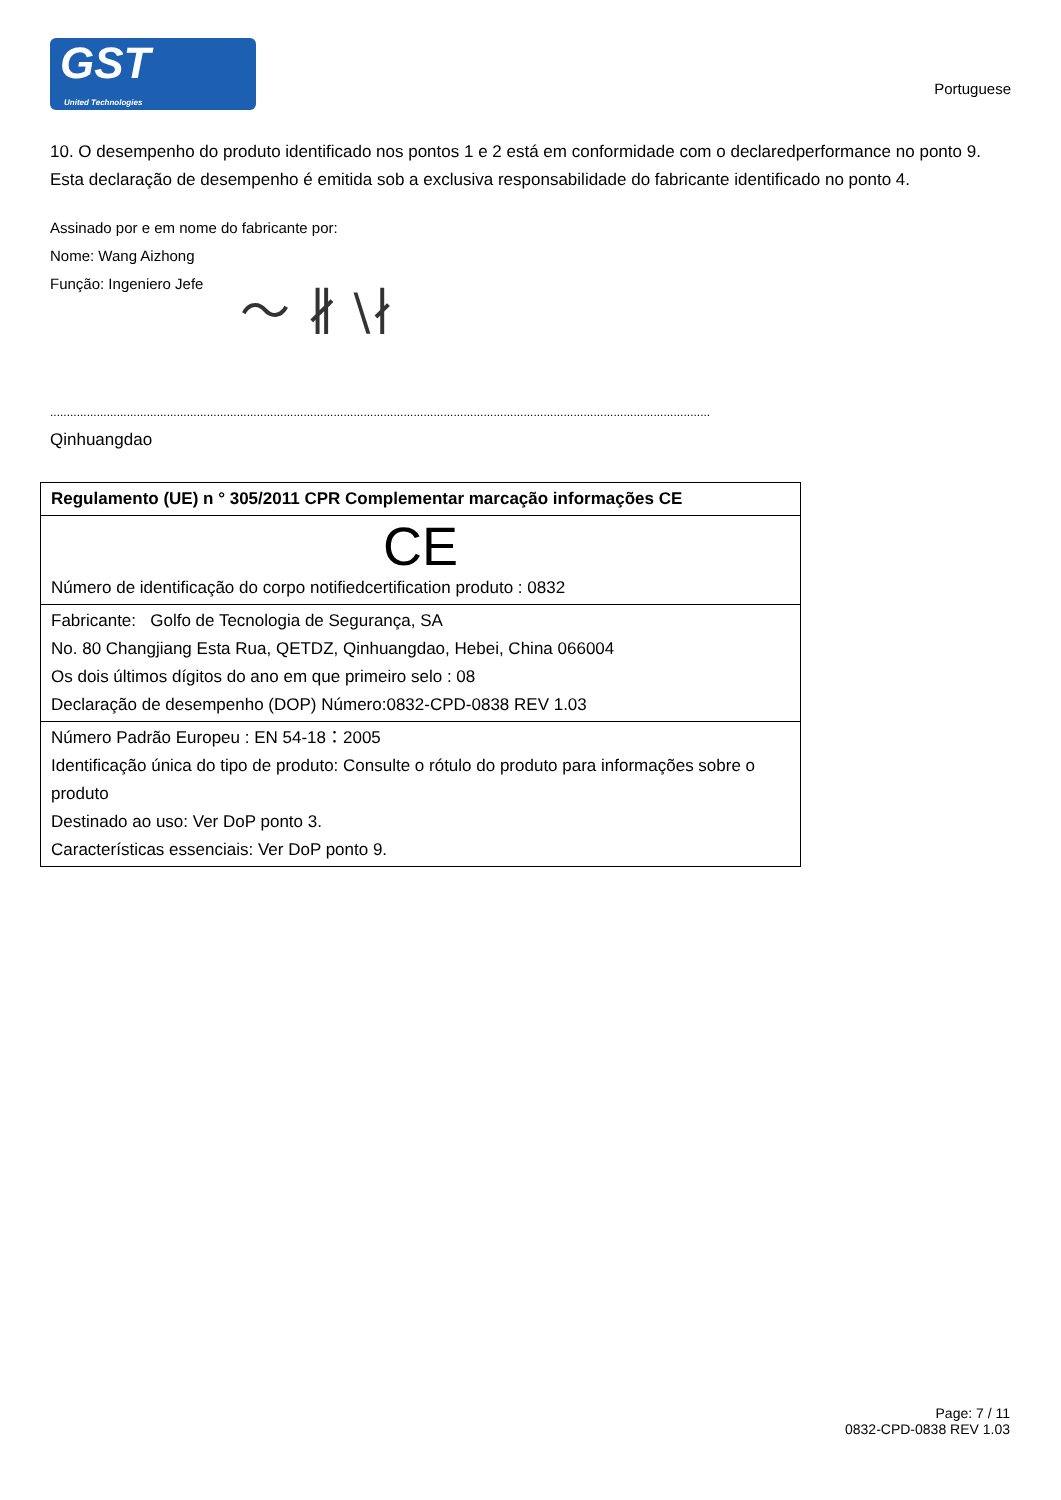GST
United Technologies
Portuguese
10. O desempenho do produto identificado nos pontos 1 e 2 está em conformidade com o declaredperformance no ponto 9. Esta declaração de desempenho é emitida sob a exclusiva responsabilidade do fabricante identificado no ponto 4.
Assinado por e em nome do fabricante por:
Nome: Wang Aizhong
Função: Ingeniero Jefe
〜 ∦ \∤
............................................................................................................................................................................................................................................
Qinhuangdao
| Regulamento (UE) n ° 305/2011 CPR Complementar marcação informações CE |
| --- |
| CE Número de identificação do corpo notifiedcertification produto : 0832 |
| Fabricante: Golfo de Tecnologia de Segurança, SA No. 80 Changjiang Esta Rua, QETDZ, Qinhuangdao, Hebei, China 066004 Os dois últimos dígitos do ano em que primeiro selo : 08 Declaração de desempenho (DOP) Número:0832-CPD-0838 REV 1.03 |
| Número Padrão Europeu : EN 54-18：2005 Identificação única do tipo de produto: Consulte o rótulo do produto para informações sobre o produto Destinado ao uso: Ver DoP ponto 3. Características essenciais: Ver DoP ponto 9. |
Page: 7 / 11
0832-CPD-0838 REV 1.03